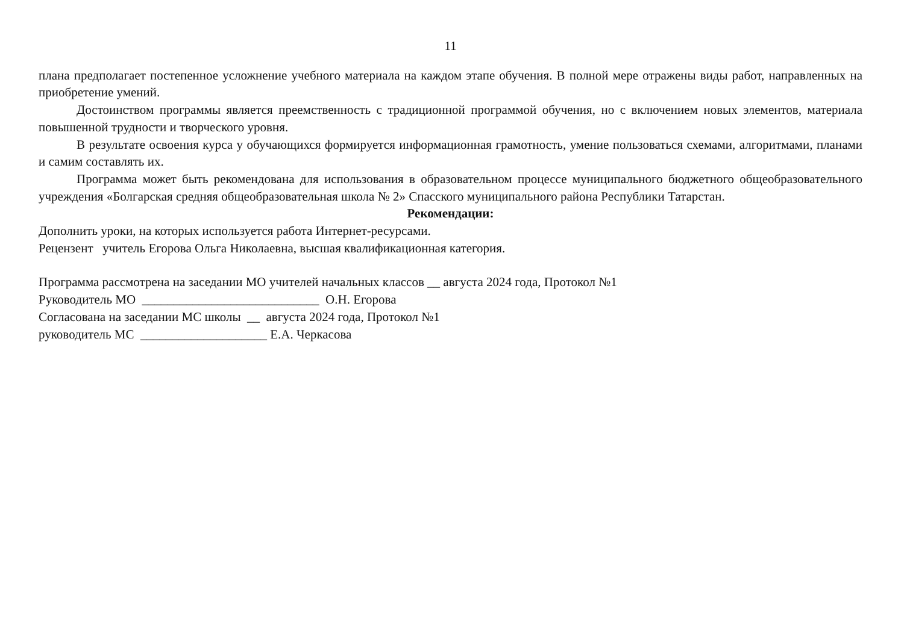11
плана предполагает постепенное усложнение учебного материала на каждом этапе обучения. В полной мере отражены виды работ, направленных на приобретение умений.
Достоинством программы является преемственность с традиционной программой обучения, но с включением новых элементов, материала повышенной трудности и творческого уровня.
В результате освоения курса у обучающихся формируется информационная грамотность, умение пользоваться схемами, алгоритмами, планами и самим составлять их.
Программа может быть рекомендована для использования в образовательном процессе муниципального бюджетного общеобразовательного учреждения «Болгарская средняя общеобразовательная школа № 2» Спасского муниципального района Республики Татарстан.
Рекомендации:
Дополнить уроки, на которых используется работа Интернет-ресурсами.
Рецензент учитель Егорова Ольга Николаевна, высшая квалификационная категория.
Программа рассмотрена на заседании МО учителей начальных классов __ августа 2024 года, Протокол №1
Руководитель МО ____________________________ О.Н. Егорова
Согласована на заседании МС школы __ августа 2024 года, Протокол №1
руководитель МС ____________________ Е.А. Черкасова